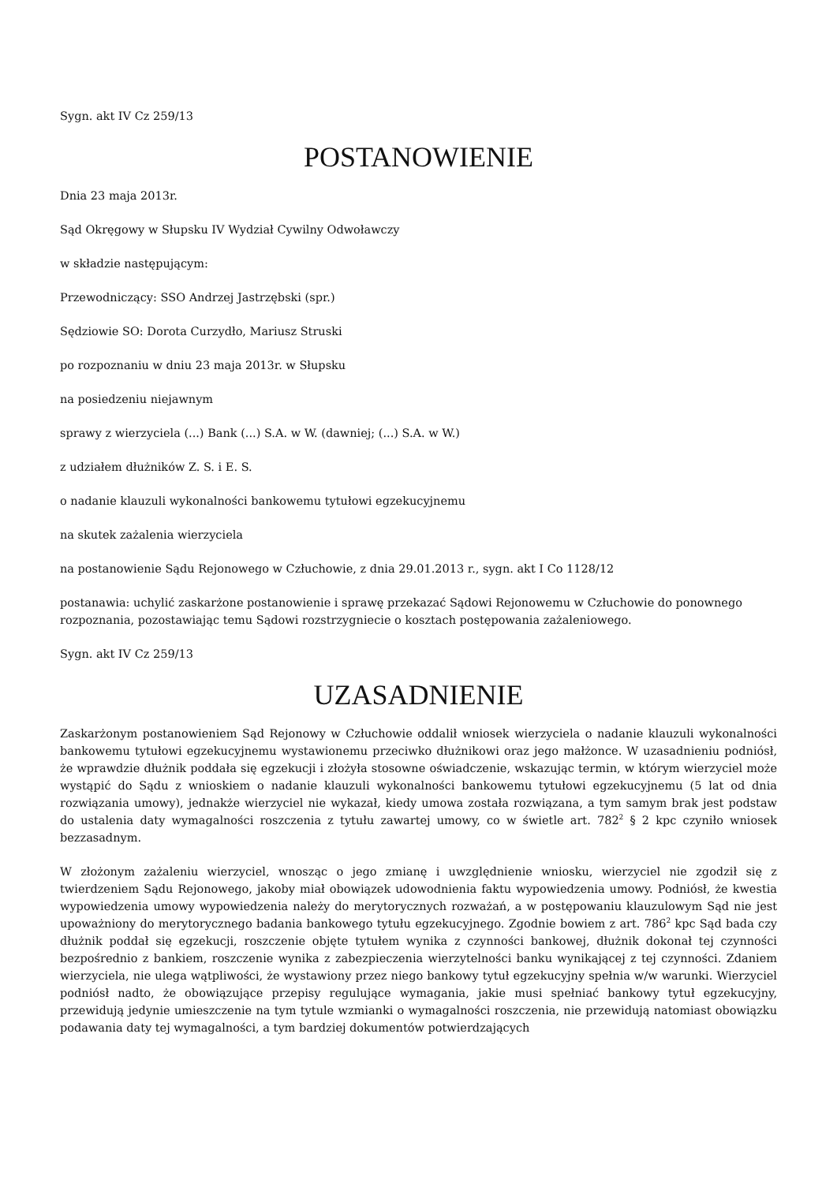Sygn. akt IV Cz 259/13
POSTANOWIENIE
Dnia 23 maja 2013r.
Sąd Okręgowy w Słupsku IV Wydział Cywilny Odwoławczy
w składzie następującym:
Przewodniczący: SSO Andrzej Jastrzębski (spr.)
Sędziowie SO: Dorota Curzydło, Mariusz Struski
po rozpoznaniu w dniu 23 maja 2013r. w Słupsku
na posiedzeniu niejawnym
sprawy z wierzyciela (...) Bank (...) S.A. w W. (dawniej; (...) S.A. w W.)
z udziałem dłużników Z. S. i E. S.
o nadanie klauzuli wykonalności bankowemu tytułowi egzekucyjnemu
na skutek zażalenia wierzyciela
na postanowienie Sądu Rejonowego w Człuchowie, z dnia 29.01.2013 r., sygn. akt I Co 1128/12
postanawia: uchylić zaskarżone postanowienie i sprawę przekazać Sądowi Rejonowemu w Człuchowie do ponownego rozpoznania, pozostawiając temu Sądowi rozstrzygniecie o kosztach postępowania zażaleniowego.
Sygn. akt IV Cz 259/13
UZASADNIENIE
Zaskarżonym postanowieniem Sąd Rejonowy w Człuchowie oddalił wniosek wierzyciela o nadanie klauzuli wykonalności bankowemu tytułowi egzekucyjnemu wystawionemu przeciwko dłużnikowi oraz jego małżonce. W uzasadnieniu podniósł, że wprawdzie dłużnik poddała się egzekucji i złożyła stosowne oświadczenie, wskazując termin, w którym wierzyciel może wystąpić do Sądu z wnioskiem o nadanie klauzuli wykonalności bankowemu tytułowi egzekucyjnemu (5 lat od dnia rozwiązania umowy), jednakże wierzyciel nie wykazał, kiedy umowa została rozwiązana, a tym samym brak jest podstaw do ustalenia daty wymagalności roszczenia z tytułu zawartej umowy, co w świetle art. 782<sup>2</sup> § 2 kpc czyniło wniosek bezzasadnym.
W złożonym zażaleniu wierzyciel, wnosząc o jego zmianę i uwzględnienie wniosku, wierzyciel nie zgodził się z twierdzeniem Sądu Rejonowego, jakoby miał obowiązek udowodnienia faktu wypowiedzenia umowy. Podniósł, że kwestia wypowiedzenia umowy wypowiedzenia należy do merytorycznych rozważań, a w postępowaniu klauzulowym Sąd nie jest upoważniony do merytorycznego badania bankowego tytułu egzekucyjnego. Zgodnie bowiem z art. 786<sup>2</sup> kpc Sąd bada czy dłużnik poddał się egzekucji, roszczenie objęte tytułem wynika z czynności bankowej, dłużnik dokonał tej czynności bezpośrednio z bankiem, roszczenie wynika z zabezpieczenia wierzytelności banku wynikającej z tej czynności. Zdaniem wierzyciela, nie ulega wątpliwości, że wystawiony przez niego bankowy tytuł egzekucyjny spełnia w/w warunki. Wierzyciel podniósł nadto, że obowiązujące przepisy regulujące wymagania, jakie musi spełniać bankowy tytuł egzekucyjny, przewidują jedynie umieszczenie na tym tytule wzmianki o wymagalności roszczenia, nie przewidują natomiast obowiązku podawania daty tej wymagalności, a tym bardziej dokumentów potwierdzających